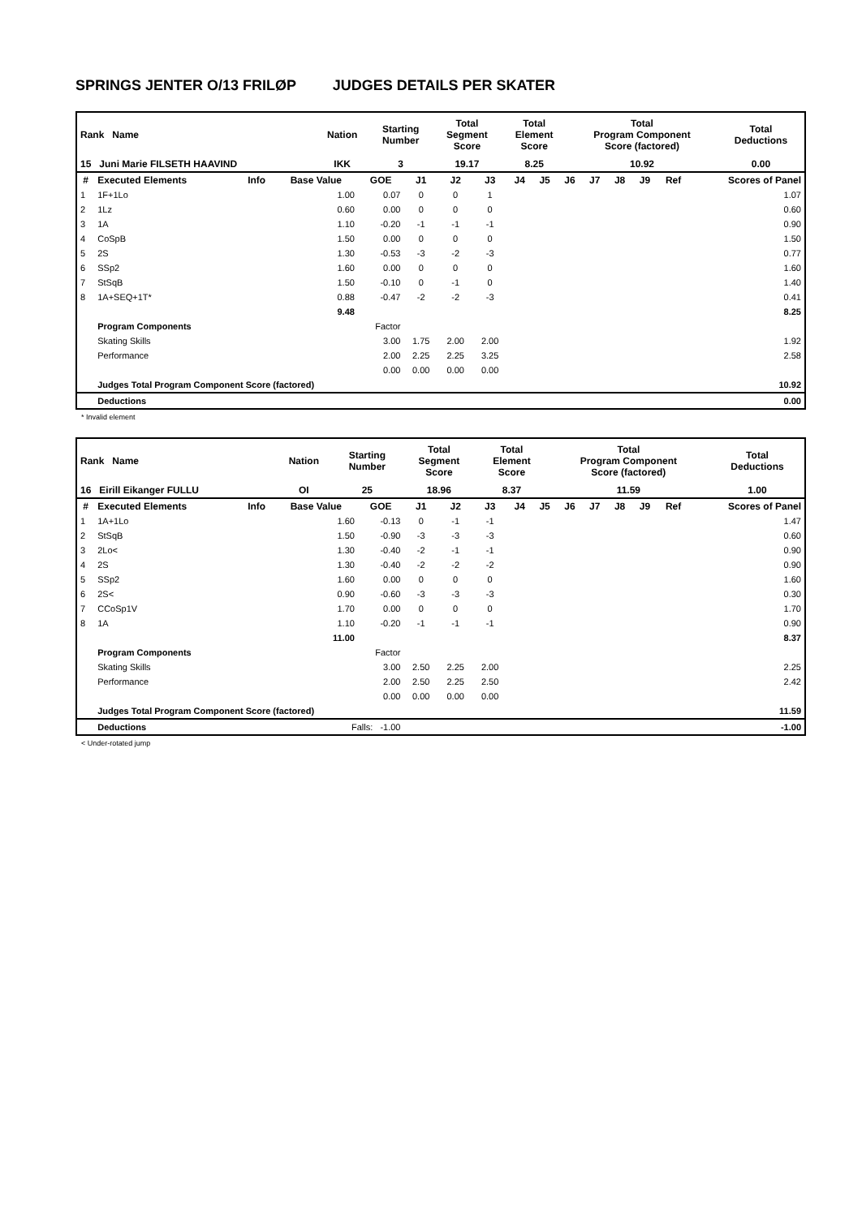SPRINGS JENTER O/13 FRILØP JUDGES DETAILS PER SKATER
| Rank Name | Nation | Starting Number | Total Segment Score | Total Element Score | Total Program Component Score (factored) | Total Deductions |
| 15 Juni Marie FILSETH HAAVIND | IKK | 3 | 19.17 | 8.25 | 10.92 | 0.00 |
| # | Executed Elements | Info | Base Value | GOE | J1 | J2 | J3 | J4 | J5 | J6 | J7 | J8 | J9 | Ref | Scores of Panel |
| --- | --- | --- | --- | --- | --- | --- | --- | --- | --- | --- | --- | --- | --- | --- | --- |
| 1 | 1F+1Lo | | 1.00 | 0.07 | 0 | 0 | 1 | | | | | | | | 1.07 |
| 2 | 1Lz | | 0.60 | 0.00 | 0 | 0 | 0 | | | | | | | | 0.60 |
| 3 | 1A | | 1.10 | -0.20 | -1 | -1 | -1 | | | | | | | | 0.90 |
| 4 | CoSpB | | 1.50 | 0.00 | 0 | 0 | 0 | | | | | | | | 1.50 |
| 5 | 2S | | 1.30 | -0.53 | -3 | -2 | -3 | | | | | | | | 0.77 |
| 6 | SSp2 | | 1.60 | 0.00 | 0 | 0 | 0 | | | | | | | | 1.60 |
| 7 | StSqB | | 1.50 | -0.10 | 0 | -1 | 0 | | | | | | | | 1.40 |
| 8 | 1A+SEQ+1T* | | 0.88 | -0.47 | -2 | -2 | -3 | | | | | | | | 0.41 |
| | | | 9.48 | | | | | | | | | | | | 8.25 |
| | Program Components | | | Factor | | | | | | | | | | | |
| | Skating Skills | | | 3.00 | 1.75 | 2.00 | 2.00 | | | | | | | | 1.92 |
| | Performance | | | 2.00 | 2.25 | 2.25 | 3.25 | | | | | | | | 2.58 |
| | | | | 0.00 | 0.00 | 0.00 | 0.00 | | | | | | | | |
| | Judges Total Program Component Score (factored) | | | | | | | | | | | | | | 10.92 |
| | Deductions | | | | | | | | | | | | | | 0.00 |
* Invalid element
| Rank Name | Nation | Starting Number | Total Segment Score | Total Element Score | Total Program Component Score (factored) | Total Deductions |
| 16 Eirill Eikanger FULLU | OI | 25 | 18.96 | 8.37 | 11.59 | 1.00 |
| # | Executed Elements | Info | Base Value | GOE | J1 | J2 | J3 | J4 | J5 | J6 | J7 | J8 | J9 | Ref | Scores of Panel |
| --- | --- | --- | --- | --- | --- | --- | --- | --- | --- | --- | --- | --- | --- | --- | --- |
| 1 | 1A+1Lo | | 1.60 | -0.13 | 0 | -1 | -1 | | | | | | | | 1.47 |
| 2 | StSqB | | 1.50 | -0.90 | -3 | -3 | -3 | | | | | | | | 0.60 |
| 3 | 2Lo< | | 1.30 | -0.40 | -2 | -1 | -1 | | | | | | | | 0.90 |
| 4 | 2S | | 1.30 | -0.40 | -2 | -2 | -2 | | | | | | | | 0.90 |
| 5 | SSp2 | | 1.60 | 0.00 | 0 | 0 | 0 | | | | | | | | 1.60 |
| 6 | 2S< | | 0.90 | -0.60 | -3 | -3 | -3 | | | | | | | | 0.30 |
| 7 | CCoSp1V | | 1.70 | 0.00 | 0 | 0 | 0 | | | | | | | | 1.70 |
| 8 | 1A | | 1.10 | -0.20 | -1 | -1 | -1 | | | | | | | | 0.90 |
| | | | 11.00 | | | | | | | | | | | | 8.37 |
| | Program Components | | | Factor | | | | | | | | | | | |
| | Skating Skills | | | 3.00 | 2.50 | 2.25 | 2.00 | | | | | | | | 2.25 |
| | Performance | | | 2.00 | 2.50 | 2.25 | 2.50 | | | | | | | | 2.42 |
| | | | | 0.00 | 0.00 | 0.00 | 0.00 | | | | | | | | |
| | Judges Total Program Component Score (factored) | | | | | | | | | | | | | | 11.59 |
| | Deductions | | Falls: -1.00 | | | | | | | | | | | | -1.00 |
< Under-rotated jump